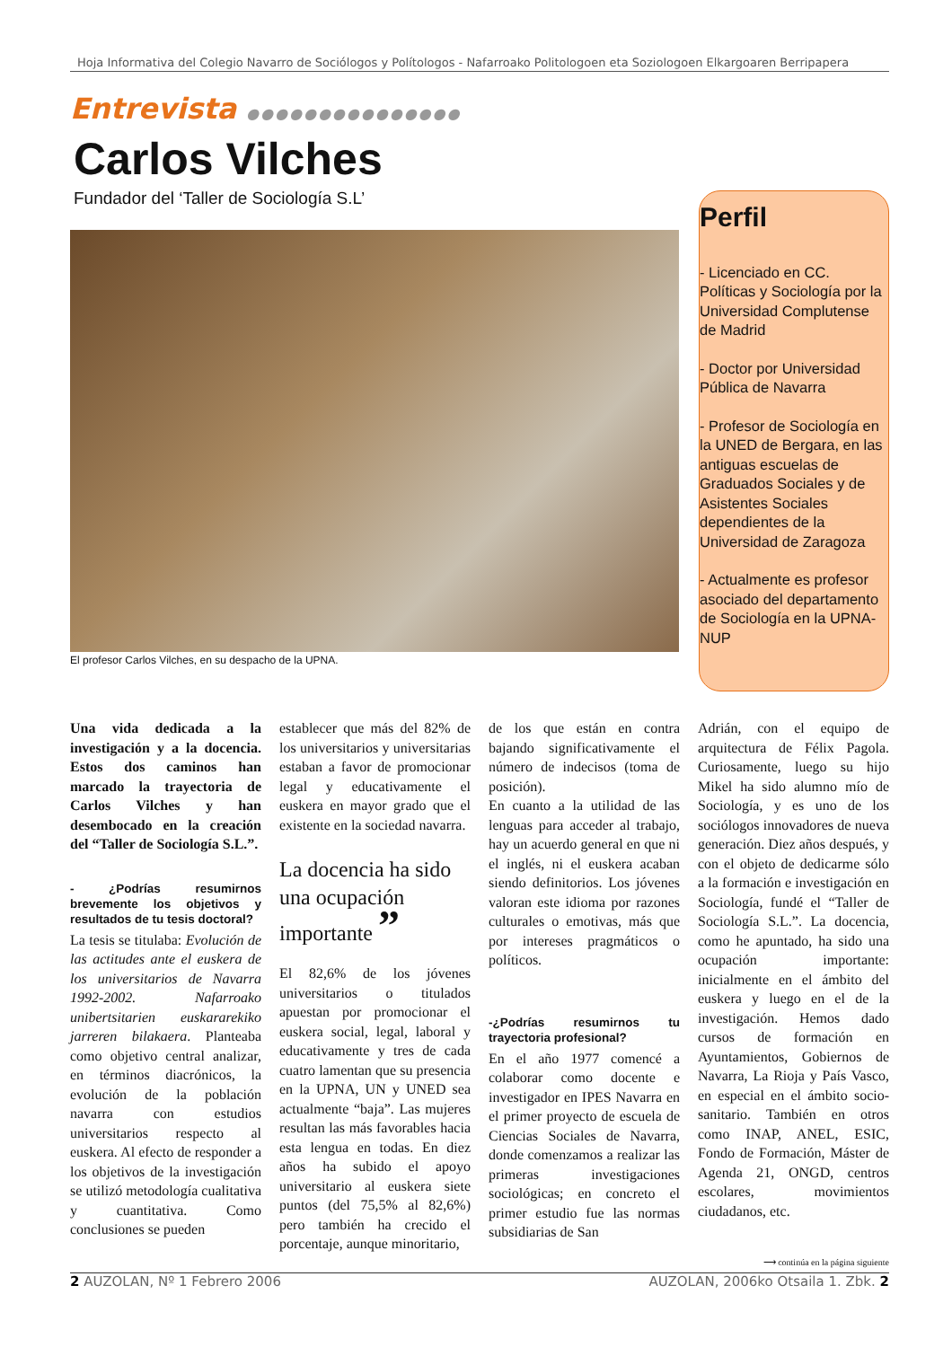Hoja Informativa del Colegio Navarro de Sociólogos y Polítologos - Nafarroako Politologoen eta Soziologoen Elkargoaren Berripapera
Entrevista ●●●●●●●●●●●●●●●
Carlos Vilches
Fundador del ‘Taller de Sociología S.L’
El profesor Carlos Vilches, en su despacho de la UPNA.
Perfil
- Licenciado en CC. Políticas y Sociología por la Universidad Complutense de Madrid
- Doctor por Universidad Pública de Navarra
- Profesor de Sociología en la UNED de Bergara, en las antiguas escuelas de Graduados Sociales y de Asistentes Sociales dependientes de la Universidad de Zaragoza
- Actualmente es profesor asociado del departamento de Sociología en la UPNA-NUP
Una vida dedicada a la investigación y a la docencia. Estos dos caminos han marcado la trayectoria de Carlos Vilches y han desembocado en la creación del “Taller de Sociología S.L.”.
- ¿Podrías resumirnos brevemente los objetivos y resultados de tu tesis doctoral?
La tesis se titulaba: Evolución de las actitudes ante el euskera de los universitarios de Navarra 1992-2002. Nafarroako unibertsitarien euskararekiko jarreren bilakaera. Planteaba como objetivo central analizar, en términos diacrónicos, la evolución de la población navarra con estudios universitarios respecto al euskera. Al efecto de responder a los objetivos de la investigación se utilizó metodología cualitativa y cuantitativa. Como conclusiones se pueden
establecer que más del 82% de los universitarios y universitarias estaban a favor de promocionar legal y educativamente el euskera en mayor grado que el existente en la sociedad navarra.
La docencia ha sido una ocupación importante ”
El 82,6% de los jóvenes universitarios o titulados apuestan por promocionar el euskera social, legal, laboral y educativamente y tres de cada cuatro lamentan que su presencia en la UPNA, UN y UNED sea actualmente “baja”. Las mujeres resultan las más favorables hacia esta lengua en todas. En diez años ha subido el apoyo universitario al euskera siete puntos (del 75,5% al 82,6%) pero también ha crecido el porcentaje, aunque minoritario,
de los que están en contra bajando significativamente el número de indecisos (toma de posición).
En cuanto a la utilidad de las lenguas para acceder al trabajo, hay un acuerdo general en que ni el inglés, ni el euskera acaban siendo definitorios. Los jóvenes valoran este idioma por razones culturales o emotivas, más que por intereses pragmáticos o políticos.
-¿Podrías resumirnos tu trayectoria profesional?
En el año 1977 comencé a colaborar como docente e investigador en IPES Navarra en el primer proyecto de escuela de Ciencias Sociales de Navarra, donde comenzamos a realizar las primeras investigaciones sociológicas; en concreto el primer estudio fue las normas subsidiarias de San
Adrián, con el equipo de arquitectura de Félix Pagola. Curiosamente, luego su hijo Mikel ha sido alumno mío de Sociología, y es uno de los sociólogos innovadores de nueva generación. Diez años después, y con el objeto de dedicarme sólo a la formación e investigación en Sociología, fundé el “Taller de Sociología S.L.”. La docencia, como he apuntado, ha sido una ocupación importante: inicialmente en el ámbito del euskera y luego en el de la investigación. Hemos dado cursos de formación en Ayuntamientos, Gobiernos de Navarra, La Rioja y País Vasco, en especial en el ámbito socio-sanitario. También en otros como INAP, ANEL, ESIC, Fondo de Formación, Máster de Agenda 21, ONGD, centros escolares, movimientos ciudadanos, etc.
⟶ continúa en la página siguiente
2 AUZOLAN, Nº 1 Febrero 2006 AUZOLAN, 2006ko Otsaila 1. Zbk. 2